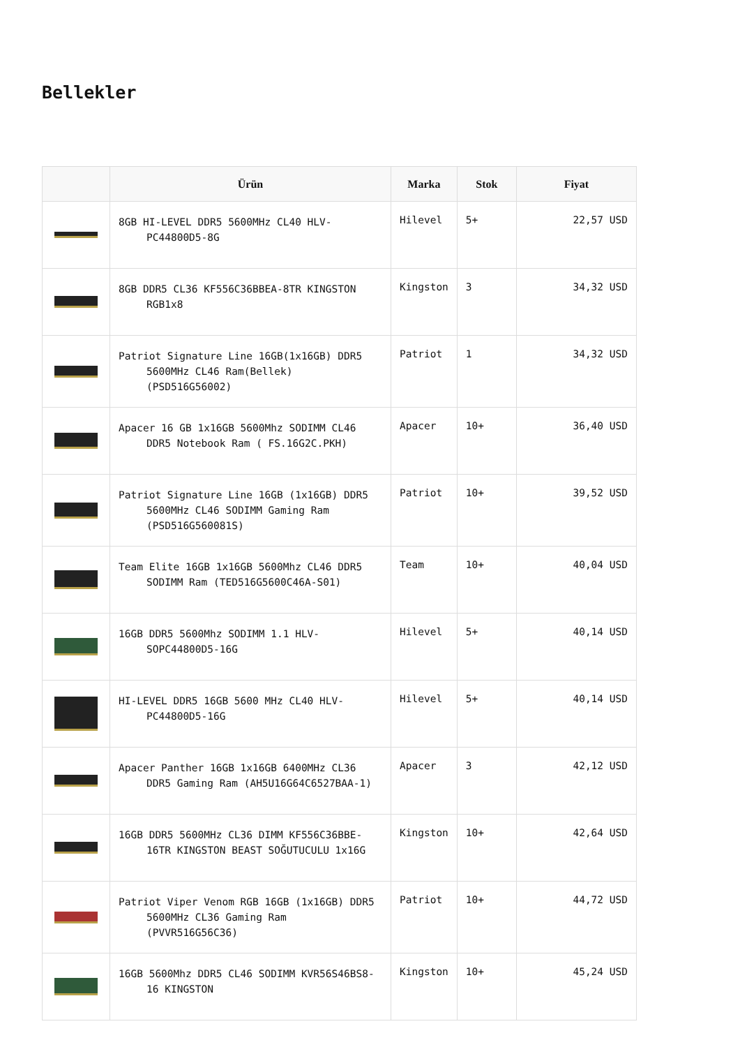Bellekler
| | Ürün | Marka | Stok | Fiyat |
| --- | --- | --- | --- | --- |
| | 8GB HI-LEVEL DDR5 5600MHz CL40 HLV-PC44800D5-8G | Hilevel | 5+ | 22,57 USD |
| | 8GB DDR5 CL36 KF556C36BBEA-8TR KINGSTON RGB1x8 | Kingston | 3 | 34,32 USD |
| | Patriot Signature Line 16GB(1x16GB) DDR5 5600MHz CL46 Ram(Bellek) (PSD516G56002) | Patriot | 1 | 34,32 USD |
| | Apacer 16 GB 1x16GB 5600Mhz SODIMM CL46 DDR5 Notebook Ram ( FS.16G2C.PKH) | Apacer | 10+ | 36,40 USD |
| | Patriot Signature Line 16GB (1x16GB) DDR5 5600MHz CL46 SODIMM Gaming Ram (PSD516G560081S) | Patriot | 10+ | 39,52 USD |
| | Team Elite 16GB 1x16GB 5600Mhz CL46 DDR5 SODIMM Ram (TED516G5600C46A-S01) | Team | 10+ | 40,04 USD |
| | 16GB DDR5 5600Mhz SODIMM 1.1 HLV-SOPC44800D5-16G | Hilevel | 5+ | 40,14 USD |
| | HI-LEVEL DDR5 16GB 5600 MHz CL40 HLV-PC44800D5-16G | Hilevel | 5+ | 40,14 USD |
| | Apacer Panther 16GB 1x16GB 6400MHz CL36 DDR5 Gaming Ram (AH5U16G64C6527BAA-1) | Apacer | 3 | 42,12 USD |
| | 16GB DDR5 5600MHz CL36 DIMM KF556C36BBE-16TR KINGSTON BEAST SOĞUTUCULU 1x16G | Kingston | 10+ | 42,64 USD |
| | Patriot Viper Venom RGB 16GB (1x16GB) DDR5 5600MHz CL36 Gaming Ram (PVVR516G56C36) | Patriot | 10+ | 44,72 USD |
| | 16GB 5600Mhz DDR5 CL46 SODIMM KVR56S46BS8-16 KINGSTON | Kingston | 10+ | 45,24 USD |